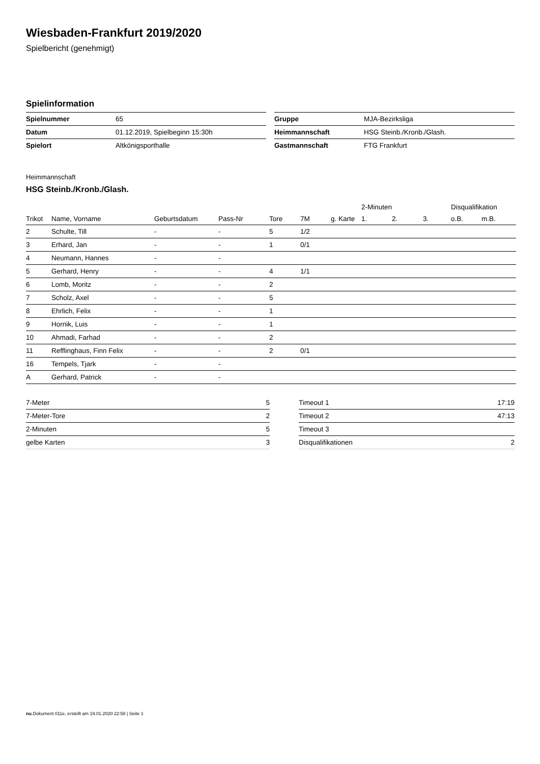Wiesbaden-Frankfurt 2019/2020
Spielbericht (genehmigt)
Spielinformation
| Spielnummer | 65 |
| Datum | 01.12.2019, Spielbeginn 15:30h |
| Spielort | Altkönigsporthalle |
| Gruppe | MJA-Bezirksliga |
| Heimmannschaft | HSG Steinb./Kronb./Glash. |
| Gastmannschaft | FTG Frankfurt |
Heimmannschaft
HSG Steinb./Kronb./Glash.
| | | | | | | | 2-Minuten | | | Disqualifikation | |
| --- | --- | --- | --- | --- | --- | --- | --- | --- | --- | --- | --- |
| Trikot | Name, Vorname | Geburtsdatum | Pass-Nr | Tore | 7M | g. Karte | 1. | 2. | 3. | o.B. | m.B. |
| 2 | Schulte, Till | - | - | 5 | 1/2 | | | | | | |
| 3 | Erhard, Jan | - | - | 1 | 0/1 | | | | | | |
| 4 | Neumann, Hannes | - | - | | | | | | | | |
| 5 | Gerhard, Henry | - | - | 4 | 1/1 | | | | | | |
| 6 | Lomb, Moritz | - | - | 2 | | | | | | | |
| 7 | Scholz, Axel | - | - | 5 | | | | | | | |
| 8 | Ehrlich, Felix | - | - | 1 | | | | | | | |
| 9 | Hornik, Luis | - | - | 1 | | | | | | | |
| 10 | Ahmadi, Farhad | - | - | 2 | | | | | | | |
| 11 | Refflinghaus, Finn Felix | - | - | 2 | 0/1 | | | | | | |
| 16 | Tempels, Tjark | - | - | | | | | | | | |
| A | Gerhard, Patrick | - | - | | | | | | | | |
| 7-Meter | 5 |
| 7-Meter-Tore | 2 |
| 2-Minuten | 5 |
| gelbe Karten | 3 |
| Timeout 1 | 17:19 |
| Timeout 2 | 47:13 |
| Timeout 3 | |
| Disqualifikationen | 2 |
nu.Dokument 011e, erstellt am 19.01.2020 22:58 | Seite 1